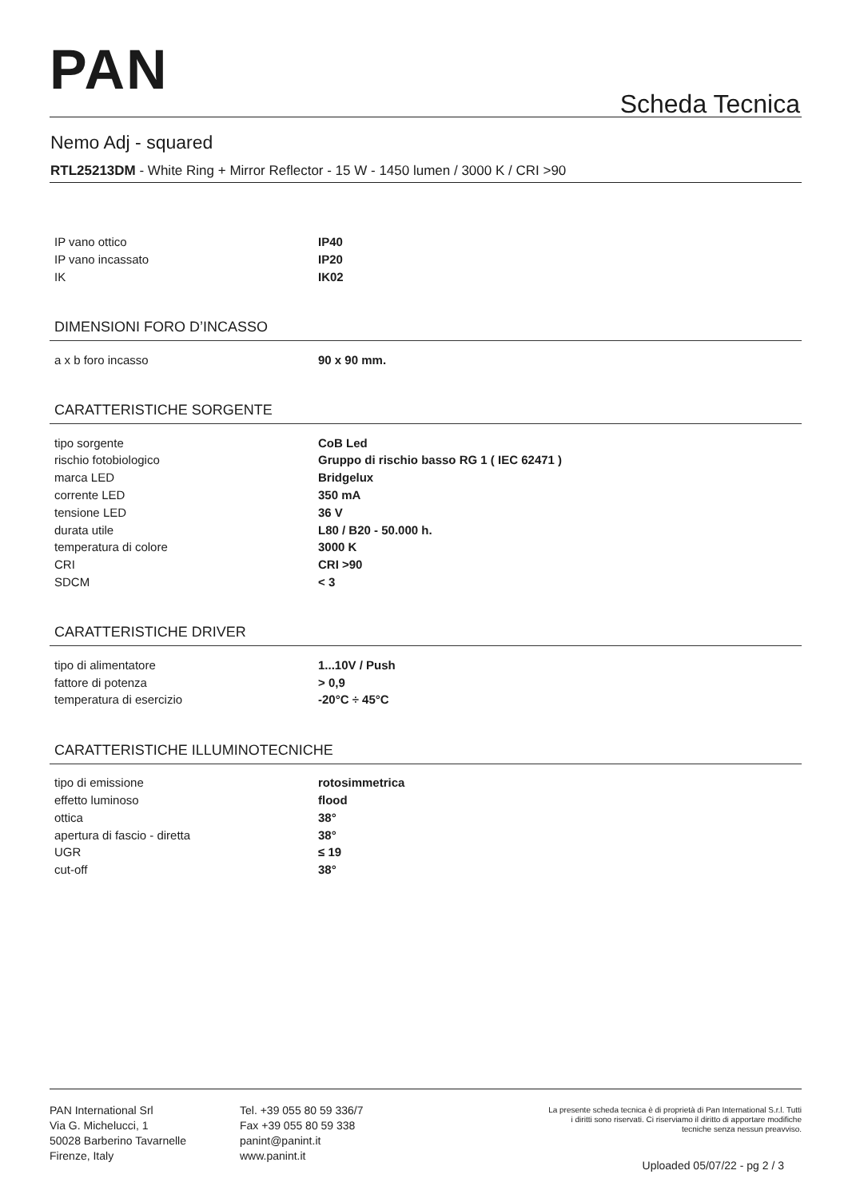PAN Scheda Tecnica
Nemo Adj - squared
RTL25213DM - White Ring + Mirror Reflector - 15 W - 1450 lumen / 3000 K / CRI >90
| IP vano ottico | IP40 |
| IP vano incassato | IP20 |
| IK | IK02 |
DIMENSIONI FORO D’INCASSO
| a x b foro incasso | 90 x 90 mm. |
CARATTERISTICHE SORGENTE
| tipo sorgente | CoB Led |
| rischio fotobiologico | Gruppo di rischio basso RG 1 ( IEC 62471 ) |
| marca LED | Bridgelux |
| corrente LED | 350 mA |
| tensione LED | 36 V |
| durata utile | L80 / B20 - 50.000 h. |
| temperatura di colore | 3000 K |
| CRI | CRI >90 |
| SDCM | < 3 |
CARATTERISTICHE DRIVER
| tipo di alimentatore | 1...10V / Push |
| fattore di potenza | > 0,9 |
| temperatura di esercizio | -20°C ÷ 45°C |
CARATTERISTICHE ILLUMINOTECNICHE
| tipo di emissione | rotosimmetrica |
| effetto luminoso | flood |
| ottica | 38° |
| apertura di fascio - diretta | 38° |
| UGR | ≤ 19 |
| cut-off | 38° |
PAN International Srl
Via G. Michelucci, 1
50028 Barberino Tavarnelle
Firenze, Italy
Tel. +39 055 80 59 336/7
Fax +39 055 80 59 338
panint@panint.it
www.panint.it
La presente scheda tecnica è di proprietà di Pan International S.r.l. Tutti i diritti sono riservati. Ci riserviamo il diritto di apportare modifiche tecniche senza nessun preavviso.
Uploaded 05/07/22 - pg 2 / 3